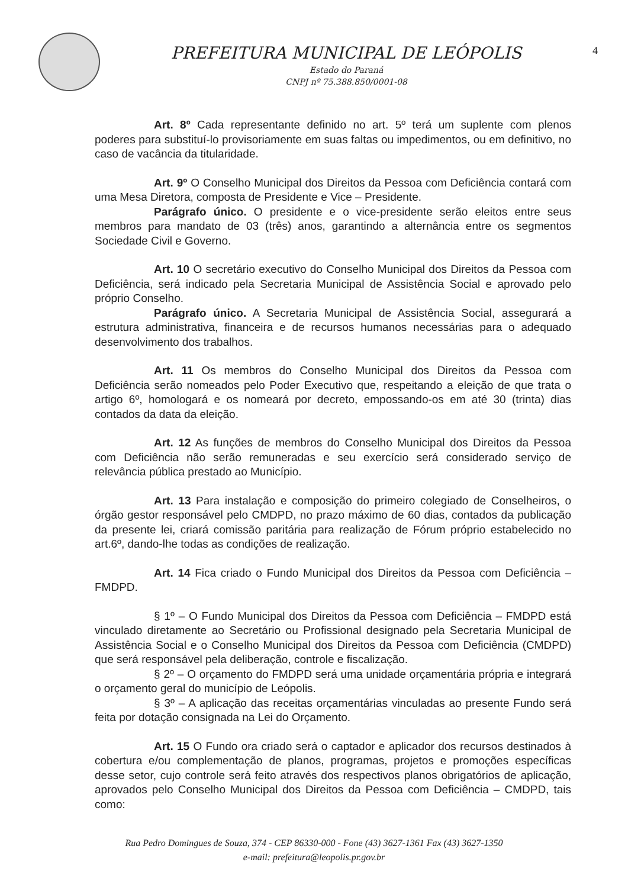PREFEITURA MUNICIPAL DE LEÓPOLIS
Estado do Paraná
CNPJ nº 75.388.850/0001-08
4
Art. 8º Cada representante definido no art. 5º terá um suplente com plenos poderes para substituí-lo provisoriamente em suas faltas ou impedimentos, ou em definitivo, no caso de vacância da titularidade.
Art. 9º O Conselho Municipal dos Direitos da Pessoa com Deficiência contará com uma Mesa Diretora, composta de Presidente e Vice – Presidente.
Parágrafo único. O presidente e o vice-presidente serão eleitos entre seus membros para mandato de 03 (três) anos, garantindo a alternância entre os segmentos Sociedade Civil e Governo.
Art. 10 O secretário executivo do Conselho Municipal dos Direitos da Pessoa com Deficiência, será indicado pela Secretaria Municipal de Assistência Social e aprovado pelo próprio Conselho.
Parágrafo único. A Secretaria Municipal de Assistência Social, assegurará a estrutura administrativa, financeira e de recursos humanos necessárias para o adequado desenvolvimento dos trabalhos.
Art. 11 Os membros do Conselho Municipal dos Direitos da Pessoa com Deficiência serão nomeados pelo Poder Executivo que, respeitando a eleição de que trata o artigo 6º, homologará e os nomeará por decreto, empossando-os em até 30 (trinta) dias contados da data da eleição.
Art. 12 As funções de membros do Conselho Municipal dos Direitos da Pessoa com Deficiência não serão remuneradas e seu exercício será considerado serviço de relevância pública prestado ao Município.
Art. 13 Para instalação e composição do primeiro colegiado de Conselheiros, o órgão gestor responsável pelo CMDPD, no prazo máximo de 60 dias, contados da publicação da presente lei, criará comissão paritária para realização de Fórum próprio estabelecido no art.6º, dando-lhe todas as condições de realização.
Art. 14 Fica criado o Fundo Municipal dos Direitos da Pessoa com Deficiência – FMDPD.
§ 1º – O Fundo Municipal dos Direitos da Pessoa com Deficiência – FMDPD está vinculado diretamente ao Secretário ou Profissional designado pela Secretaria Municipal de Assistência Social e o Conselho Municipal dos Direitos da Pessoa com Deficiência (CMDPD) que será responsável pela deliberação, controle e fiscalização.
§ 2º – O orçamento do FMDPD será uma unidade orçamentária própria e integrará o orçamento geral do município de Leópolis.
§ 3º – A aplicação das receitas orçamentárias vinculadas ao presente Fundo será feita por dotação consignada na Lei do Orçamento.
Art. 15 O Fundo ora criado será o captador e aplicador dos recursos destinados à cobertura e/ou complementação de planos, programas, projetos e promoções específicas desse setor, cujo controle será feito através dos respectivos planos obrigatórios de aplicação, aprovados pelo Conselho Municipal dos Direitos da Pessoa com Deficiência – CMDPD, tais como:
Rua Pedro Domingues de Souza, 374 - CEP 86330-000 - Fone (43) 3627-1361 Fax (43) 3627-1350
e-mail: prefeitura@leopolis.pr.gov.br